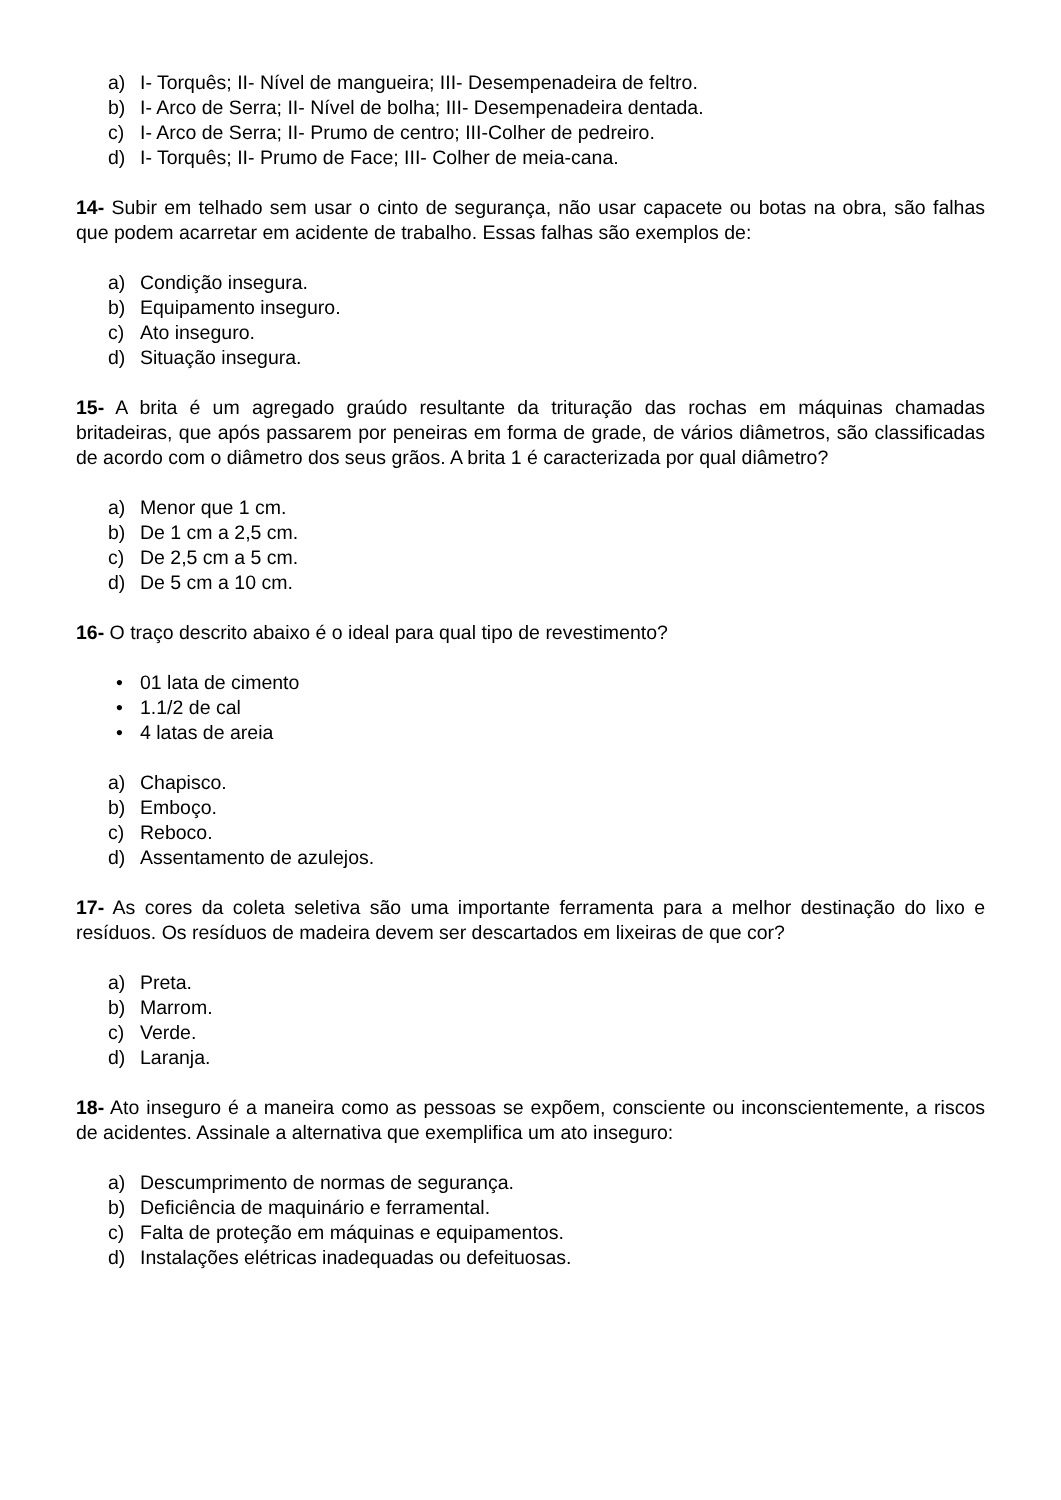a) I- Torquês; II- Nível de mangueira; III- Desempenadeira de feltro.
b) I- Arco de Serra; II- Nível de bolha; III- Desempenadeira dentada.
c) I- Arco de Serra; II- Prumo de centro; III-Colher de pedreiro.
d) I- Torquês; II- Prumo de Face; III- Colher de meia-cana.
14- Subir em telhado sem usar o cinto de segurança, não usar capacete ou botas na obra, são falhas que podem acarretar em acidente de trabalho. Essas falhas são exemplos de:
a) Condição insegura.
b) Equipamento inseguro.
c) Ato inseguro.
d) Situação insegura.
15- A brita é um agregado graúdo resultante da trituração das rochas em máquinas chamadas britadeiras, que após passarem por peneiras em forma de grade, de vários diâmetros, são classificadas de acordo com o diâmetro dos seus grãos. A brita 1 é caracterizada por qual diâmetro?
a) Menor que 1 cm.
b) De 1 cm a 2,5 cm.
c) De 2,5 cm a 5 cm.
d) De 5 cm a 10 cm.
16- O traço descrito abaixo é o ideal para qual tipo de revestimento?
• 01 lata de cimento
• 1.1/2 de cal
• 4 latas de areia
a) Chapisco.
b) Emboço.
c) Reboco.
d) Assentamento de azulejos.
17- As cores da coleta seletiva são uma importante ferramenta para a melhor destinação do lixo e resíduos. Os resíduos de madeira devem ser descartados em lixeiras de que cor?
a) Preta.
b) Marrom.
c) Verde.
d) Laranja.
18- Ato inseguro é a maneira como as pessoas se expõem, consciente ou inconscientemente, a riscos de acidentes. Assinale a alternativa que exemplifica um ato inseguro:
a) Descumprimento de normas de segurança.
b) Deficiência de maquinário e ferramental.
c) Falta de proteção em máquinas e equipamentos.
d) Instalações elétricas inadequadas ou defeituosas.